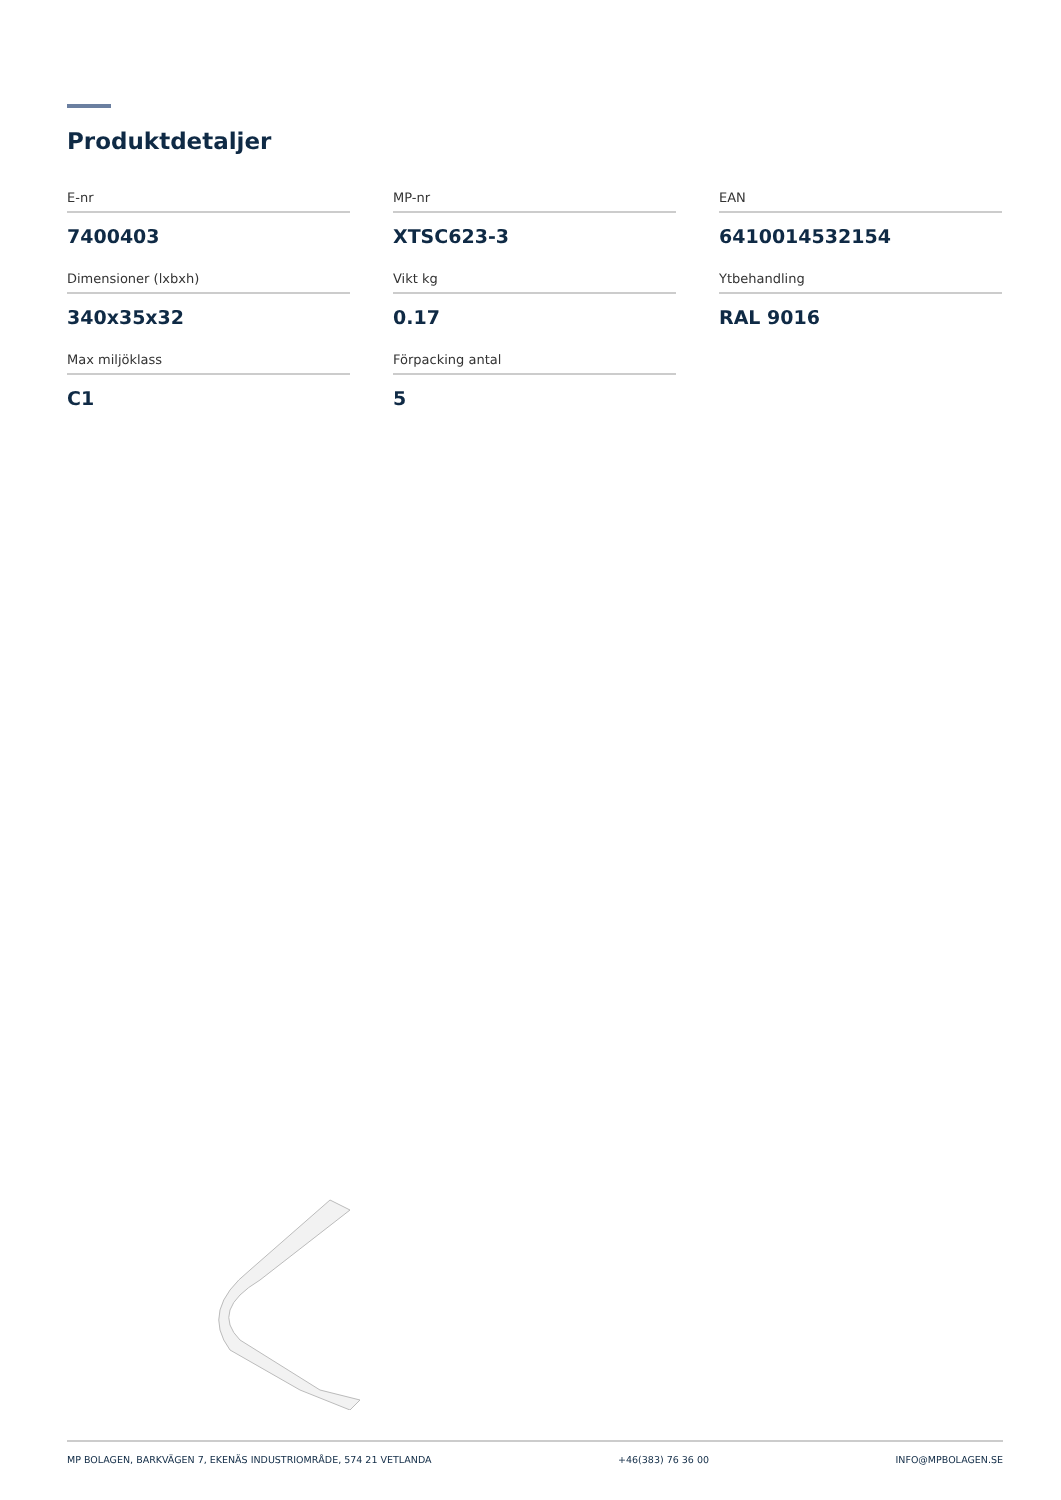Produktdetaljer
E-nr
7400403
MP-nr
XTSC623-3
EAN
6410014532154
Dimensioner (lxbxh)
340x35x32
Vikt kg
0.17
Ytbehandling
RAL 9016
Max miljöklass
C1
Förpacking antal
5
MP BOLAGEN, BARKVÄGEN 7, EKENÄS INDUSTRIOMRÅDE, 574 21 VETLANDA +46(383) 76 36 00 INFO@MPBOLAGEN.SE